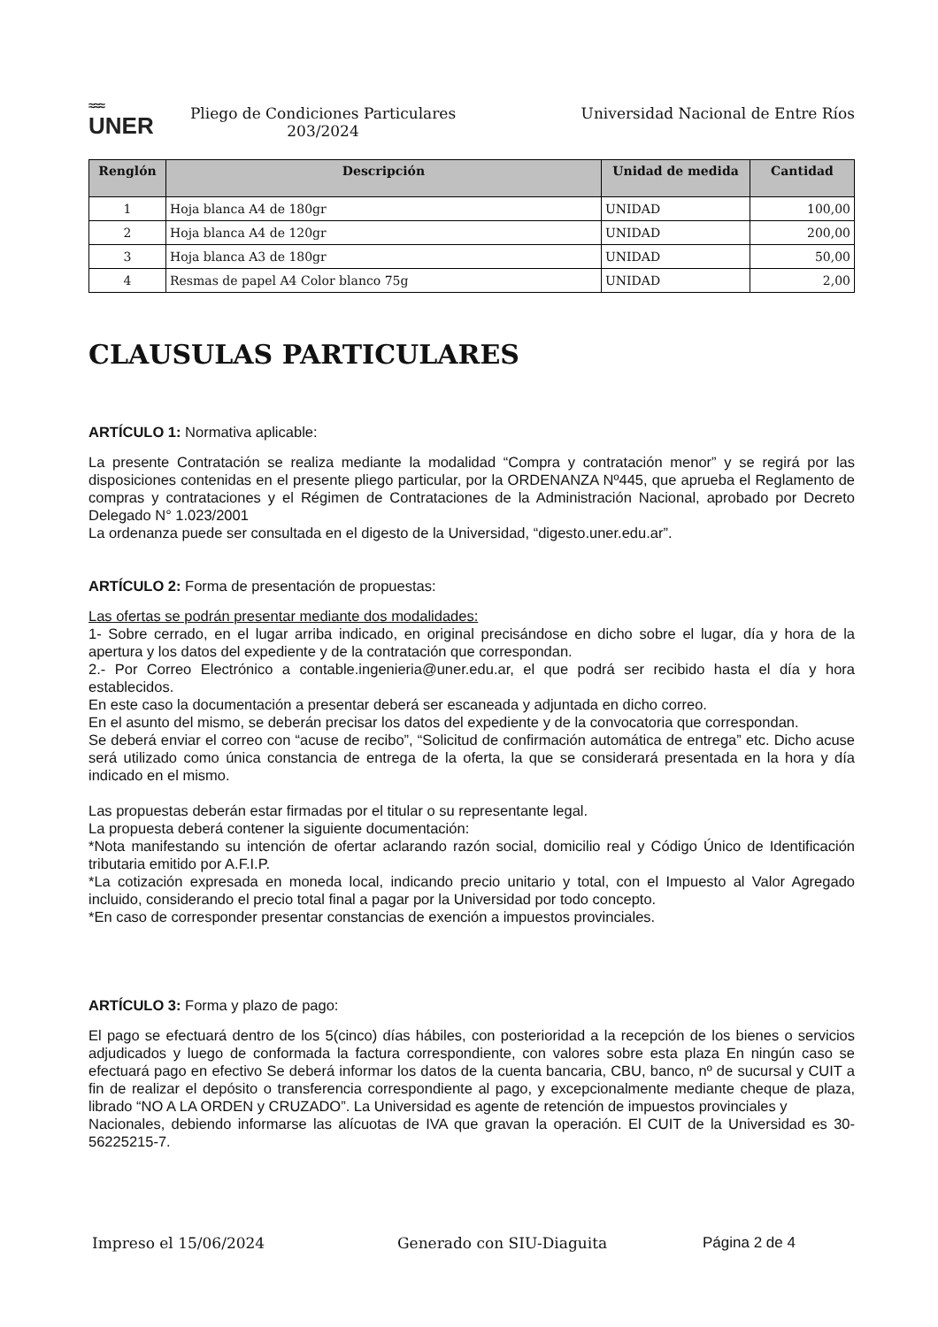≈≈≈
UNER
Pliego de Condiciones Particulares
203/2024
Universidad Nacional de Entre Ríos
| Renglón | Descripción | Unidad de medida | Cantidad |
| --- | --- | --- | --- |
| 1 | Hoja blanca A4 de 180gr | UNIDAD | 100,00 |
| 2 | Hoja blanca A4 de 120gr | UNIDAD | 200,00 |
| 3 | Hoja blanca A3 de 180gr | UNIDAD | 50,00 |
| 4 | Resmas de papel A4 Color blanco 75g | UNIDAD | 2,00 |
CLAUSULAS PARTICULARES
ARTÍCULO 1: Normativa aplicable:
La presente Contratación se realiza mediante la modalidad “Compra y contratación menor” y se regirá por las disposiciones contenidas en el presente pliego particular, por la ORDENANZA Nº445, que aprueba el Reglamento de compras y contrataciones y el Régimen de Contrataciones de la Administración Nacional, aprobado por Decreto Delegado N° 1.023/2001
La ordenanza puede ser consultada en el digesto de la Universidad, “digesto.uner.edu.ar”.
ARTÍCULO 2: Forma de presentación de propuestas:
Las ofertas se podrán presentar mediante dos modalidades:
1- Sobre cerrado, en el lugar arriba indicado, en original precisándose en dicho sobre el lugar, día y hora de la apertura y los datos del expediente y de la contratación que correspondan.
2.- Por Correo Electrónico a contable.ingenieria@uner.edu.ar, el que podrá ser recibido hasta el día y hora establecidos.
En este caso la documentación a presentar deberá ser escaneada y adjuntada en dicho correo.
En el asunto del mismo, se deberán precisar los datos del expediente y de la convocatoria que correspondan.
Se deberá enviar el correo con “acuse de recibo”, “Solicitud de confirmación automática de entrega” etc. Dicho acuse será utilizado como única constancia de entrega de la oferta, la que se considerará presentada en la hora y día indicado en el mismo.
Las propuestas deberán estar firmadas por el titular o su representante legal.
La propuesta deberá contener la siguiente documentación:
*Nota manifestando su intención de ofertar aclarando razón social, domicilio real y Código Único de Identificación tributaria emitido por A.F.I.P.
*La cotización expresada en moneda local, indicando precio unitario y total, con el Impuesto al Valor Agregado incluido, considerando el precio total final a pagar por la Universidad por todo concepto.
*En caso de corresponder presentar constancias de exención a impuestos provinciales.
ARTÍCULO 3: Forma y plazo de pago:
El pago se efectuará dentro de los 5(cinco) días hábiles, con posterioridad a la recepción de los bienes o servicios adjudicados y luego de conformada la factura correspondiente, con valores sobre esta plaza En ningún caso se efectuará pago en efectivo Se deberá informar los datos de la cuenta bancaria, CBU, banco, nº de sucursal y CUIT a fin de realizar el depósito o transferencia correspondiente al pago, y excepcionalmente mediante cheque de plaza, librado “NO A LA ORDEN y CRUZADO”. La Universidad es agente de retención de impuestos provinciales y
Nacionales, debiendo informarse las alícuotas de IVA que gravan la operación. El CUIT de la Universidad es 30-56225215-7.
Impreso el 15/06/2024 Generado con SIU-Diaguita Página 2 de 4